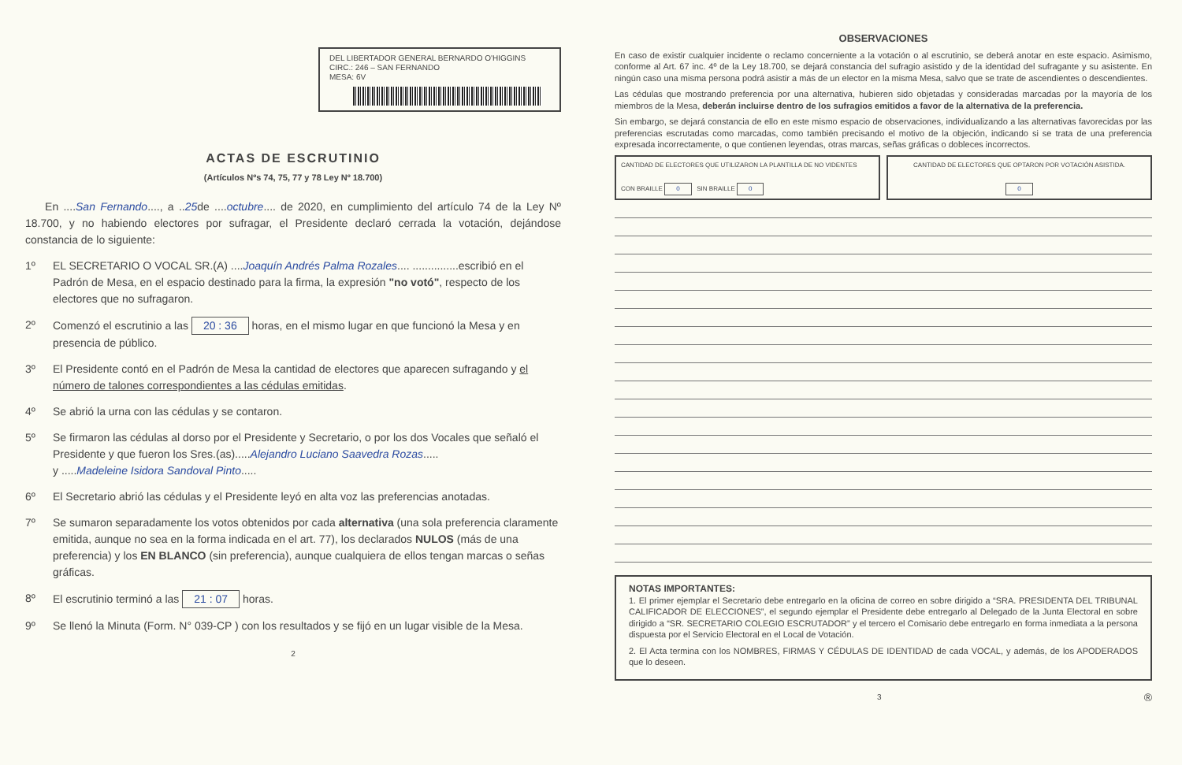DEL LIBERTADOR GENERAL BERNARDO O'HIGGINS
CIRC.: 246 – SAN FERNANDO
MESA: 6V
ACTAS DE ESCRUTINIO
(Artículos Nºs 74, 75, 77 y 78 Ley Nº 18.700)
En ....San Fernando...., a ..25de ....octubre.... de 2020, en cumplimiento del artículo 74 de la Ley Nº 18.700, y no habiendo electores por sufragar, el Presidente declaró cerrada la votación, dejándose constancia de lo siguiente:
1º EL SECRETARIO O VOCAL SR.(A) ....Joaquín Andrés Palma Rozales.... ...............escribió en el Padrón de Mesa, en el espacio destinado para la firma, la expresión "no votó", respecto de los electores que no sufragaron.
2º Comenzó el escrutinio a las 20 : 36 horas, en el mismo lugar en que funcionó la Mesa y en presencia de público.
3º El Presidente contó en el Padrón de Mesa la cantidad de electores que aparecen sufragando y el número de talones correspondientes a las cédulas emitidas.
4º Se abrió la urna con las cédulas y se contaron.
5º Se firmaron las cédulas al dorso por el Presidente y Secretario, o por los dos Vocales que señaló el Presidente y que fueron los Sres.(as).....Alejandro Luciano Saavedra Rozas.....
y .....Madeleine Isidora Sandoval Pinto.....
6º El Secretario abrió las cédulas y el Presidente leyó en alta voz las preferencias anotadas.
7º Se sumaron separadamente los votos obtenidos por cada alternativa (una sola preferencia claramente emitida, aunque no sea en la forma indicada en el art. 77), los declarados NULOS (más de una preferencia) y los EN BLANCO (sin preferencia), aunque cualquiera de ellos tengan marcas o señas gráficas.
8º El escrutinio terminó a las 21 : 07 horas.
9º Se llenó la Minuta (Form. N° 039-CP ) con los resultados y se fijó en un lugar visible de la Mesa.
2
OBSERVACIONES
En caso de existir cualquier incidente o reclamo concerniente a la votación o al escrutinio, se deberá anotar en este espacio. Asimismo, conforme al Art. 67 inc. 4º de la Ley 18.700, se dejará constancia del sufragio asistido y de la identidad del sufragante y su asistente. En ningún caso una misma persona podrá asistir a más de un elector en la misma Mesa, salvo que se trate de ascendientes o descendientes.
Las cédulas que mostrando preferencia por una alternativa, hubieren sido objetadas y consideradas marcadas por la mayoría de los miembros de la Mesa, deberán incluirse dentro de los sufragios emitidos a favor de la alternativa de la preferencia.
Sin embargo, se dejará constancia de ello en este mismo espacio de observaciones, individualizando a las alternativas favorecidas por las preferencias escrutadas como marcadas, como también precisando el motivo de la objeción, indicando si se trata de una preferencia expresada incorrectamente, o que contienen leyendas, otras marcas, señas gráficas o dobleces incorrectos.
CANTIDAD DE ELECTORES QUE UTILIZARON LA PLANTILLA DE NO VIDENTES
CON BRAILLE 0 SIN BRAILLE 0
CANTIDAD DE ELECTORES QUE OPTARON POR VOTACIÓN ASISTIDA.
0
NOTAS IMPORTANTES:
1. El primer ejemplar el Secretario debe entregarlo en la oficina de correo en sobre dirigido a “SRA. PRESIDENTA DEL TRIBUNAL CALIFICADOR DE ELECCIONES”, el segundo ejemplar el Presidente debe entregarlo al Delegado de la Junta Electoral en sobre dirigido a “SR. SECRETARIO COLEGIO ESCRUTADOR” y el tercero el Comisario debe entregarlo en forma inmediata a la persona dispuesta por el Servicio Electoral en el Local de Votación.
2. El Acta termina con los NOMBRES, FIRMAS Y CÉDULAS DE IDENTIDAD de cada VOCAL, y además, de los APODERADOS que lo deseen.
3 ®